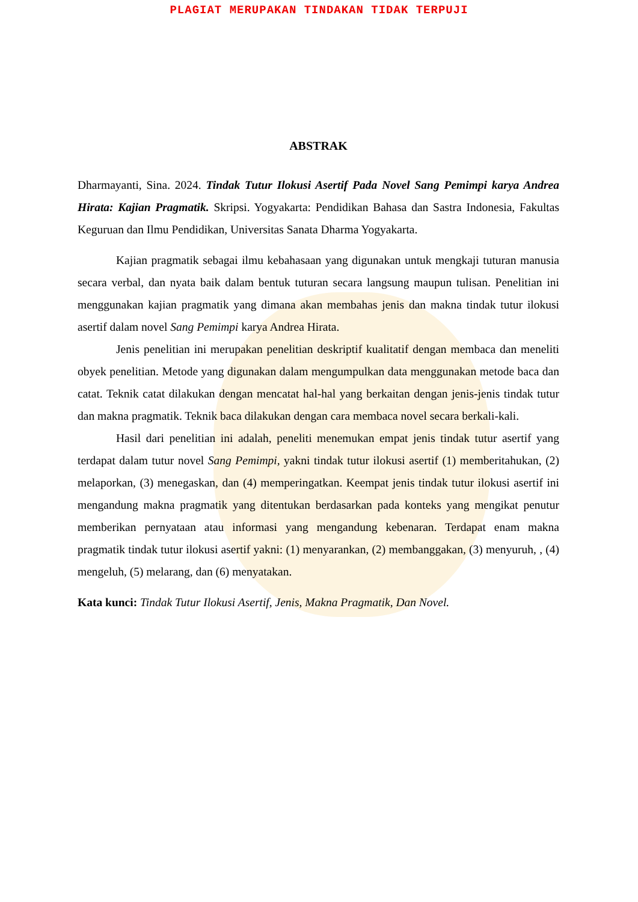PLAGIAT MERUPAKAN TINDAKAN TIDAK TERPUJI
ABSTRAK
Dharmayanti, Sina. 2024. Tindak Tutur Ilokusi Asertif Pada Novel Sang Pemimpi karya Andrea Hirata: Kajian Pragmatik. Skripsi. Yogyakarta: Pendidikan Bahasa dan Sastra Indonesia, Fakultas Keguruan dan Ilmu Pendidikan, Universitas Sanata Dharma Yogyakarta.
Kajian pragmatik sebagai ilmu kebahasaan yang digunakan untuk mengkaji tuturan manusia secara verbal, dan nyata baik dalam bentuk tuturan secara langsung maupun tulisan. Penelitian ini menggunakan kajian pragmatik yang dimana akan membahas jenis dan makna tindak tutur ilokusi asertif dalam novel Sang Pemimpi karya Andrea Hirata.
Jenis penelitian ini merupakan penelitian deskriptif kualitatif dengan membaca dan meneliti obyek penelitian. Metode yang digunakan dalam mengumpulkan data menggunakan metode baca dan catat. Teknik catat dilakukan dengan mencatat hal-hal yang berkaitan dengan jenis-jenis tindak tutur dan makna pragmatik. Teknik baca dilakukan dengan cara membaca novel secara berkali-kali.
Hasil dari penelitian ini adalah, peneliti menemukan empat jenis tindak tutur asertif yang terdapat dalam tutur novel Sang Pemimpi, yakni tindak tutur ilokusi asertif (1) memberitahukan, (2) melaporkan, (3) menegaskan, dan (4) memperingatkan. Keempat jenis tindak tutur ilokusi asertif ini mengandung makna pragmatik yang ditentukan berdasarkan pada konteks yang mengikat penutur memberikan pernyataan atau informasi yang mengandung kebenaran. Terdapat enam makna pragmatik tindak tutur ilokusi asertif yakni: (1) menyarankan, (2) membanggakan, (3) menyuruh, , (4) mengeluh, (5) melarang, dan (6) menyatakan.
Kata kunci: Tindak Tutur Ilokusi Asertif, Jenis, Makna Pragmatik, Dan Novel.